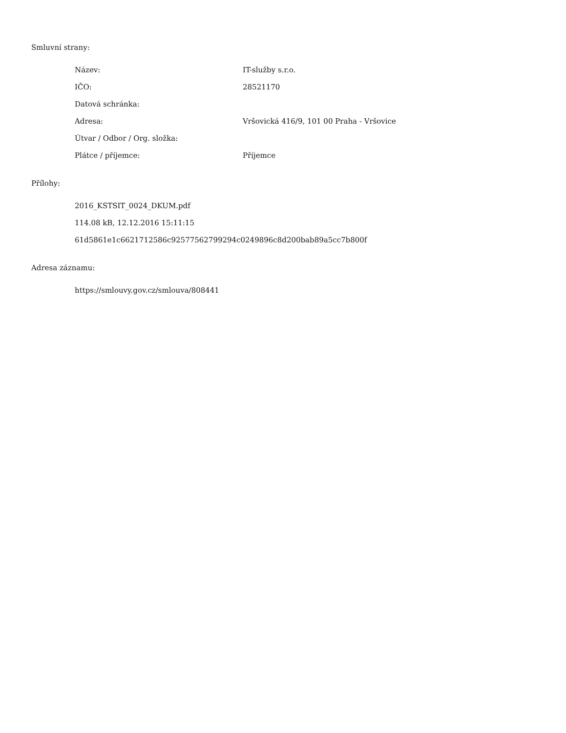Smluvní strany:
| Název: | IT-služby s.r.o. |
| IČO: | 28521170 |
| Datová schránka: | |
| Adresa: | Vršovická 416/9, 101 00 Praha - Vršovice |
| Útvar / Odbor / Org. složka: | |
| Plátce / příjemce: | Příjemce |
Přílohy:
2016_KSTSIT_0024_DKUM.pdf
114.08 kB, 12.12.2016 15:11:15
61d5861e1c6621712586c92577562799294c0249896c8d200bab89a5cc7b800f
Adresa záznamu:
https://smlouvy.gov.cz/smlouva/808441